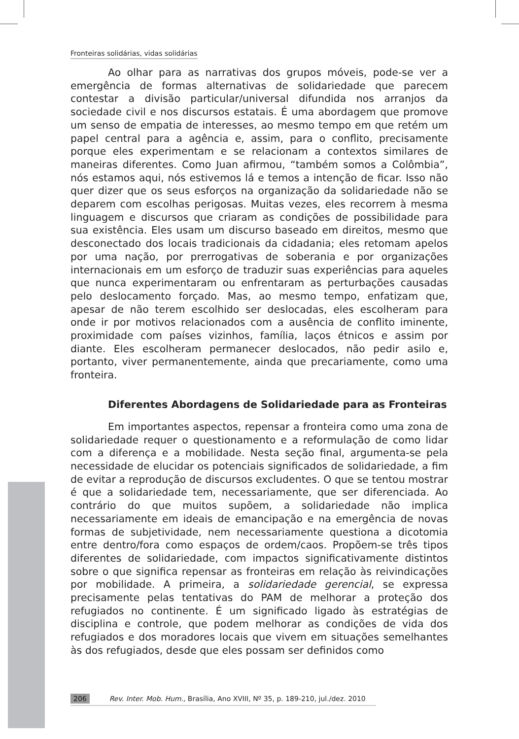Fronteiras solidárias, vidas solidárias
Ao olhar para as narrativas dos grupos móveis, pode-se ver a emergência de formas alternativas de solidariedade que parecem contestar a divisão particular/universal difundida nos arranjos da sociedade civil e nos discursos estatais. É uma abordagem que promove um senso de empatia de interesses, ao mesmo tempo em que retém um papel central para a agência e, assim, para o conflito, precisamente porque eles experimentam e se relacionam a contextos similares de maneiras diferentes. Como Juan afirmou, “também somos a Colômbia”, nós estamos aqui, nós estivemos lá e temos a intenção de ficar. Isso não quer dizer que os seus esforços na organização da solidariedade não se deparem com escolhas perigosas. Muitas vezes, eles recorrem à mesma linguagem e discursos que criaram as condições de possibilidade para sua existência. Eles usam um discurso baseado em direitos, mesmo que desconectado dos locais tradicionais da cidadania; eles retomam apelos por uma nação, por prerrogativas de soberania e por organizações internacionais em um esforço de traduzir suas experiências para aqueles que nunca experimentaram ou enfrentaram as perturbações causadas pelo deslocamento forçado. Mas, ao mesmo tempo, enfatizam que, apesar de não terem escolhido ser deslocadas, eles escolheram para onde ir por motivos relacionados com a ausência de conflito iminente, proximidade com países vizinhos, família, laços étnicos e assim por diante. Eles escolheram permanecer deslocados, não pedir asilo e, portanto, viver permanentemente, ainda que precariamente, como uma fronteira.
Diferentes Abordagens de Solidariedade para as Fronteiras
Em importantes aspectos, repensar a fronteira como uma zona de solidariedade requer o questionamento e a reformulação de como lidar com a diferença e a mobilidade. Nesta seção final, argumenta-se pela necessidade de elucidar os potenciais significados de solidariedade, a fim de evitar a reprodução de discursos excludentes. O que se tentou mostrar é que a solidariedade tem, necessariamente, que ser diferenciada. Ao contrário do que muitos supõem, a solidariedade não implica necessariamente em ideais de emancipação e na emergência de novas formas de subjetividade, nem necessariamente questiona a dicotomia entre dentro/fora como espaços de ordem/caos. Propõem-se três tipos diferentes de solidariedade, com impactos significativamente distintos sobre o que significa repensar as fronteiras em relação às reivindicações por mobilidade. A primeira, a solidariedade gerencial, se expressa precisamente pelas tentativas do PAM de melhorar a proteção dos refugiados no continente. É um significado ligado às estratégias de disciplina e controle, que podem melhorar as condições de vida dos refugiados e dos moradores locais que vivem em situações semelhantes às dos refugiados, desde que eles possam ser definidos como
206 Rev. Inter. Mob. Hum., Brasília, Ano XVIII, Nº 35, p. 189-210, jul./dez. 2010